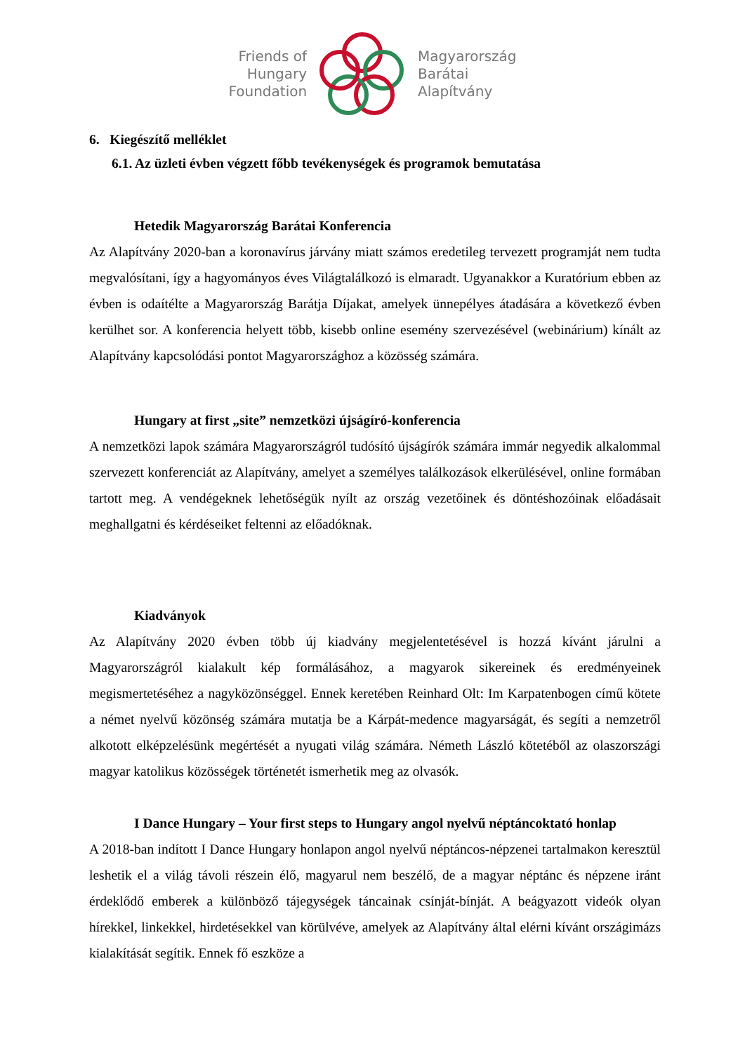Friends of
Hungary
Foundation
Magyarország
Barátai
Alapítvány
6. Kiegészítő melléklet
6.1. Az üzleti évben végzett főbb tevékenységek és programok bemutatása
Hetedik Magyarország Barátai Konferencia
Az Alapítvány 2020-ban a koronavírus járvány miatt számos eredetileg tervezett programját nem tudta megvalósítani, így a hagyományos éves Világtalálkozó is elmaradt. Ugyanakkor a Kuratórium ebben az évben is odaítélte a Magyarország Barátja Díjakat, amelyek ünnepélyes átadására a következő évben kerülhet sor. A konferencia helyett több, kisebb online esemény szervezésével (webinárium) kínált az Alapítvány kapcsolódási pontot Magyarországhoz a közösség számára.
Hungary at first „site” nemzetközi újságíró-konferencia
A nemzetközi lapok számára Magyarországról tudósító újságírók számára immár negyedik alkalommal szervezett konferenciát az Alapítvány, amelyet a személyes találkozások elkerülésével, online formában tartott meg. A vendégeknek lehetőségük nyílt az ország vezetőinek és döntéshozóinak előadásait meghallgatni és kérdéseiket feltenni az előadóknak.
Kiadványok
Az Alapítvány 2020 évben több új kiadvány megjelentetésével is hozzá kívánt járulni a Magyarországról kialakult kép formálásához, a magyarok sikereinek és eredményeinek megismertetéséhez a nagyközönséggel. Ennek keretében Reinhard Olt: Im Karpatenbogen című kötete a német nyelvű közönség számára mutatja be a Kárpát-medence magyarságát, és segíti a nemzetről alkotott elképzelésünk megértését a nyugati világ számára. Németh László kötetéből az olaszországi magyar katolikus közösségek történetét ismerhetik meg az olvasók.
I Dance Hungary – Your first steps to Hungary angol nyelvű néptáncoktató honlap
A 2018-ban indított I Dance Hungary honlapon angol nyelvű néptáncos-népzenei tartalmakon keresztül leshetik el a világ távoli részein élő, magyarul nem beszélő, de a magyar néptánc és népzene iránt érdeklődő emberek a különböző tájegységek táncainak csínját-bínját. A beágyazott videók olyan hírekkel, linkekkel, hirdetésekkel van körülvéve, amelyek az Alapítvány által elérni kívánt országimázs kialakítását segítik. Ennek fő eszköze a